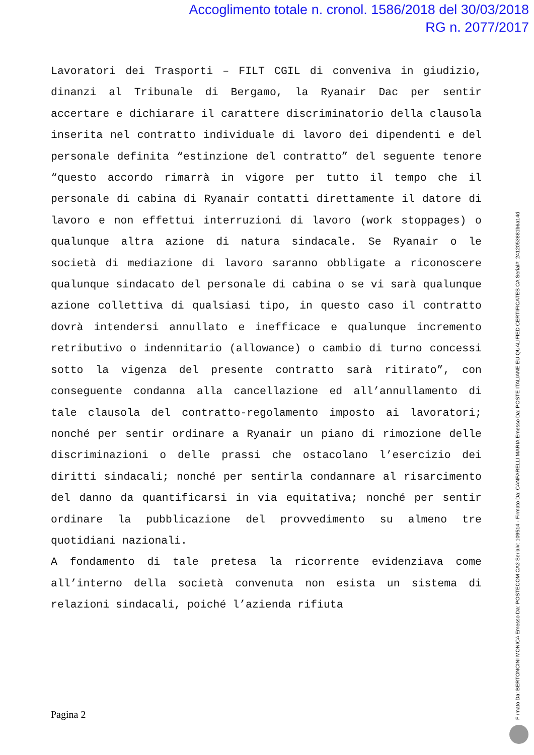Accoglimento totale n. cronol. 1586/2018 del 30/03/2018
RG n. 2077/2017
Lavoratori dei Trasporti – FILT CGIL di conveniva in giudizio, dinanzi al Tribunale di Bergamo, la Ryanair Dac per sentir accertare e dichiarare il carattere discriminatorio della clausola inserita nel contratto individuale di lavoro dei dipendenti e del personale definita “estinzione del contratto” del seguente tenore “questo accordo rimarrà in vigore per tutto il tempo che il personale di cabina di Ryanair contatti direttamente il datore di lavoro e non effettui interruzioni di lavoro (work stoppages) o qualunque altra azione di natura sindacale. Se Ryanair o le società di mediazione di lavoro saranno obbligate a riconoscere qualunque sindacato del personale di cabina o se vi sarà qualunque azione collettiva di qualsiasi tipo, in questo caso il contratto dovrà intendersi annullato e inefficace e qualunque incremento retributivo o indennitario (allowance) o cambio di turno concessi sotto la vigenza del presente contratto sarà ritirato”, con conseguente condanna alla cancellazione ed all’annullamento di tale clausola del contratto-regolamento imposto ai lavoratori; nonché per sentir ordinare a Ryanair un piano di rimozione delle discriminazioni o delle prassi che ostacolano l’esercizio dei diritti sindacali; nonché per sentirla condannare al risarcimento del danno da quantificarsi in via equitativa; nonché per sentir ordinare la pubblicazione del provvedimento su almeno tre quotidiani nazionali.
A fondamento di tale pretesa la ricorrente evidenziava come all’interno della società convenuta non esista un sistema di relazioni sindacali, poiché l’azienda rifiuta
Pagina 2
Firmato Da: BERTONCINI MONICA Emesso Da: POSTECOM CA3 Serial#: 109514 - Firmato Da: CANFARELLI MARIA Emesso Da: POSTE ITALIANE EU QUALIFIED CERTIFICATES CA Serial#: 2412053881b6a14d